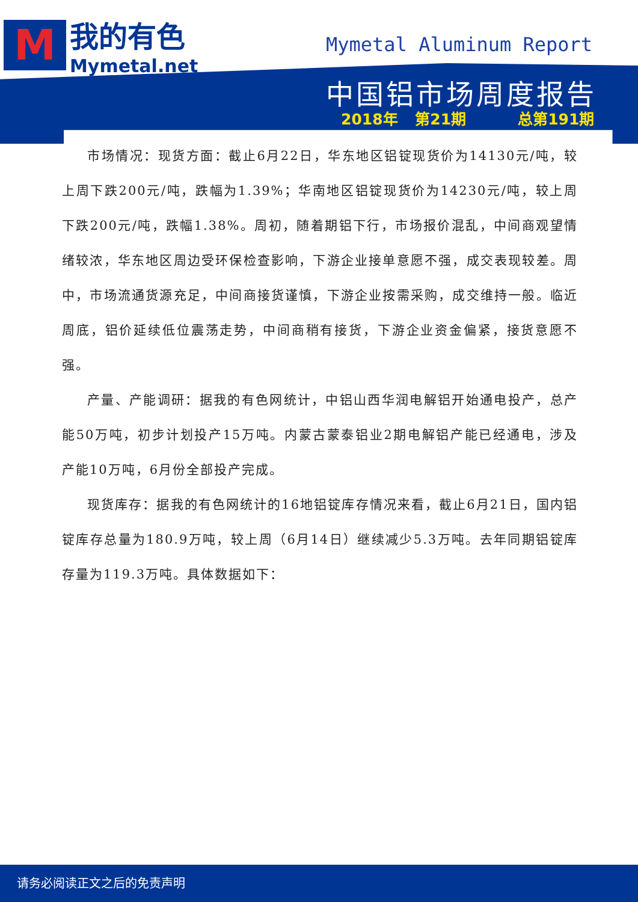M
我的有色
Mymetal.net
Mymetal Aluminum Report
中国铝市场周度报告
2018年 第21期 总第191期
市场情况：现货方面：截止6月22日，华东地区铝锭现货价为14130元/吨，较上周下跌200元/吨，跌幅为1.39%；华南地区铝锭现货价为14230元/吨，较上周下跌200元/吨，跌幅1.38%。周初，随着期铝下行，市场报价混乱，中间商观望情绪较浓，华东地区周边受环保检查影响，下游企业接单意愿不强，成交表现较差。周中，市场流通货源充足，中间商接货谨慎，下游企业按需采购，成交维持一般。临近周底，铝价延续低位震荡走势，中间商稍有接货，下游企业资金偏紧，接货意愿不强。
产量、产能调研：据我的有色网统计，中铝山西华润电解铝开始通电投产，总产能50万吨，初步计划投产15万吨。内蒙古蒙泰铝业2期电解铝产能已经通电，涉及产能10万吨，6月份全部投产完成。
现货库存：据我的有色网统计的16地铝锭库存情况来看，截止6月21日，国内铝锭库存总量为180.9万吨，较上周（6月14日）继续减少5.3万吨。去年同期铝锭库存量为119.3万吨。具体数据如下：
请务必阅读正文之后的免责声明